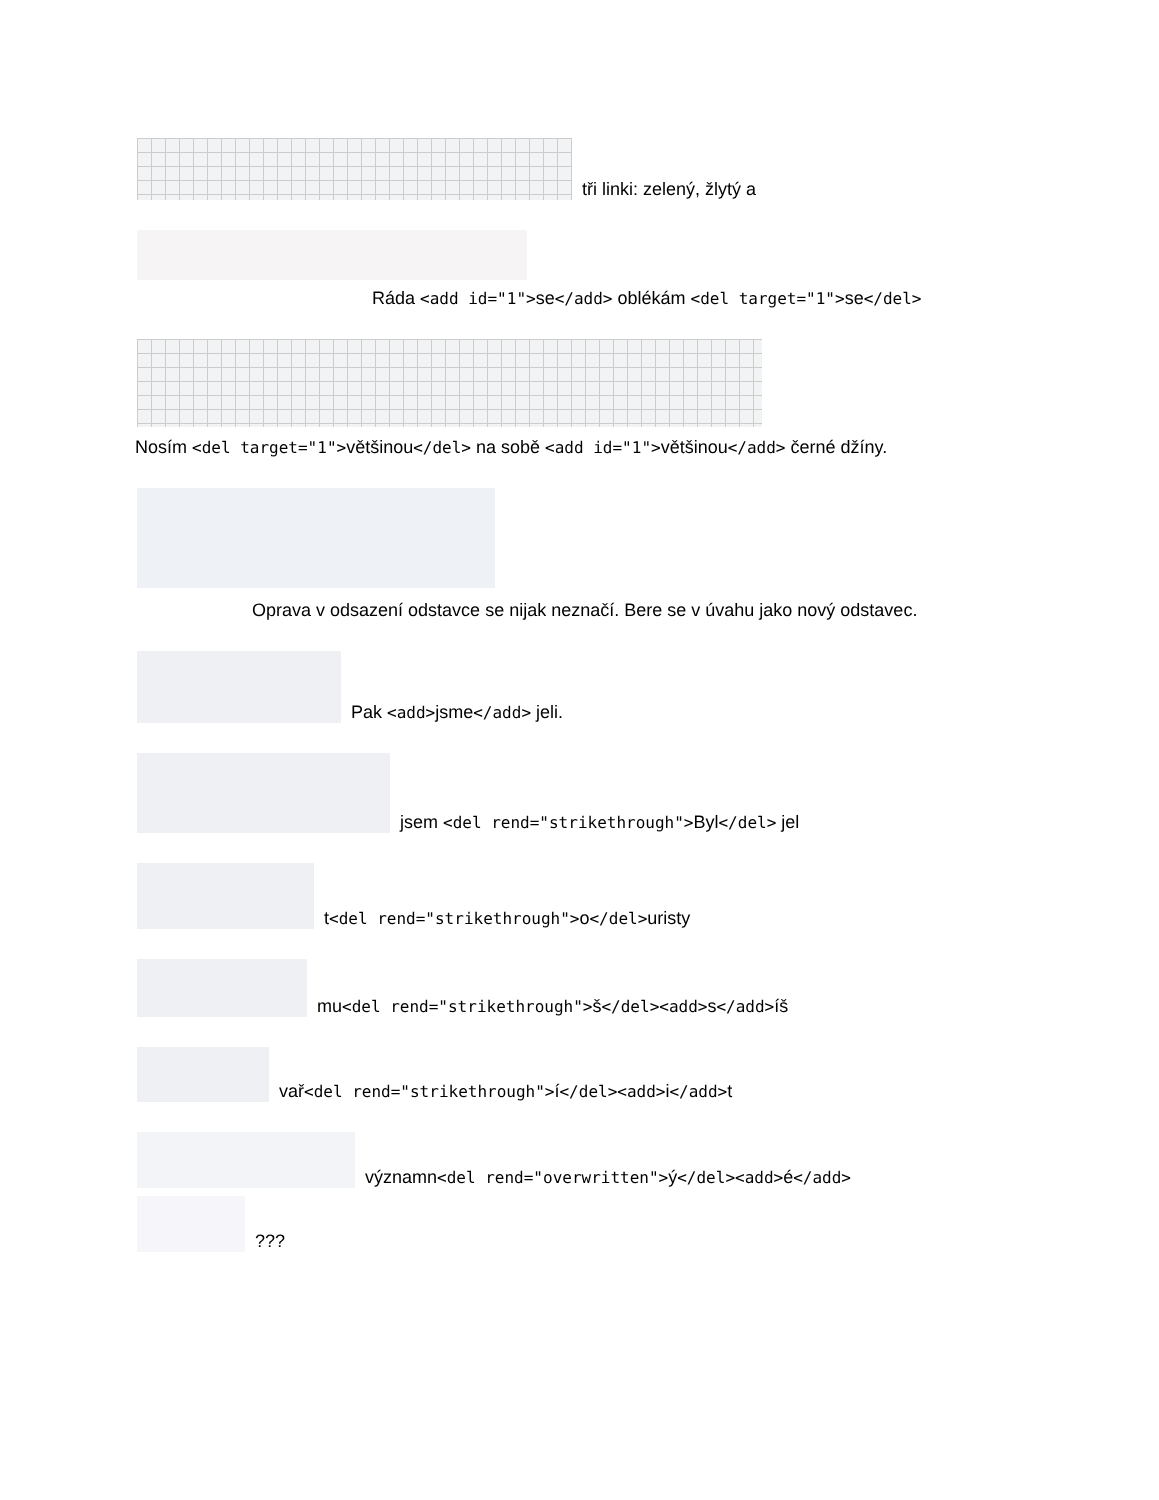tři linki: zelený, žlytý a
Ráda <add id="1">se</add> oblékám <del target="1">se</del>
Nosím <del target="1">většinou</del> na sobě <add id="1">většinou</add> černé džíny.
Oprava v odsazení odstavce se nijak neznačí. Bere se v úvahu jako nový odstavec.
Pak <add>jsme</add> jeli.
jsem <del rend="strikethrough">Byl</del> jel
t<del rend="strikethrough">o</del>uristy
mu<del rend="strikethrough">š</del><add>s</add>íš
vař<del rend="strikethrough">í</del><add>i</add>t
významn<del rend="overwritten">ý</del><add>é</add>
???